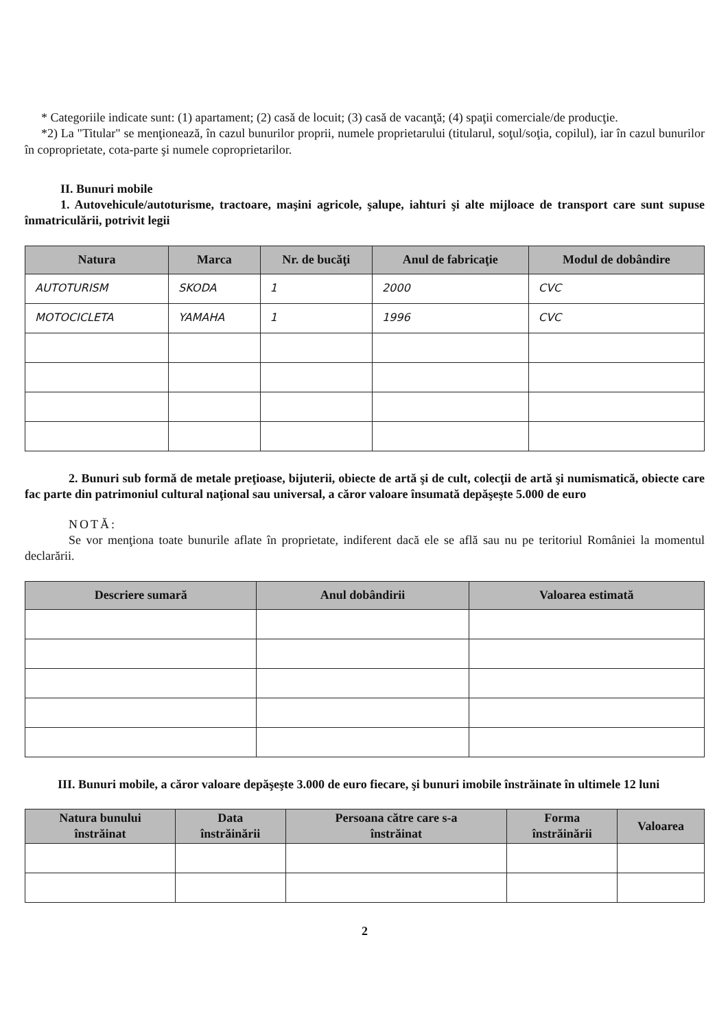* Categoriile indicate sunt: (1) apartament; (2) casă de locuit; (3) casă de vacanţă; (4) spaţii comerciale/de producţie.
*2) La "Titular" se menţionează, în cazul bunurilor proprii, numele proprietarului (titularul, soţul/soţia, copilul), iar în cazul bunurilor în coproprietate, cota-parte şi numele coproprietarilor.
II. Bunuri mobile
1. Autovehicule/autoturisme, tractoare, maşini agricole, şalupe, iahturi şi alte mijloace de transport care sunt supuse înmatriculării, potrivit legii
| Natura | Marca | Nr. de bucăţi | Anul de fabricaţie | Modul de dobândire |
| --- | --- | --- | --- | --- |
| AUTOTURISM | SKODA | 1 | 2000 | CVC |
| MOTOCICLETA | YAMAHA | 1 | 1996 | CVC |
2. Bunuri sub formă de metale preţioase, bijuterii, obiecte de artă şi de cult, colecţii de artă şi numismatică, obiecte care fac parte din patrimoniul cultural naţional sau universal, a căror valoare însumată depăşeşte 5.000 de euro
NOTĂ:
Se vor menţiona toate bunurile aflate în proprietate, indiferent dacă ele se află sau nu pe teritoriul României la momentul declarării.
| Descriere sumară | Anul dobândirii | Valoarea estimată |
| --- | --- | --- |
III. Bunuri mobile, a căror valoare depăşeşte 3.000 de euro fiecare, şi bunuri imobile înstrăinate în ultimele 12 luni
| Natura bunului înstrăinat | Data înstrăinării | Persoana către care s-a înstrăinat | Forma înstrăinării | Valoarea |
| --- | --- | --- | --- | --- |
2